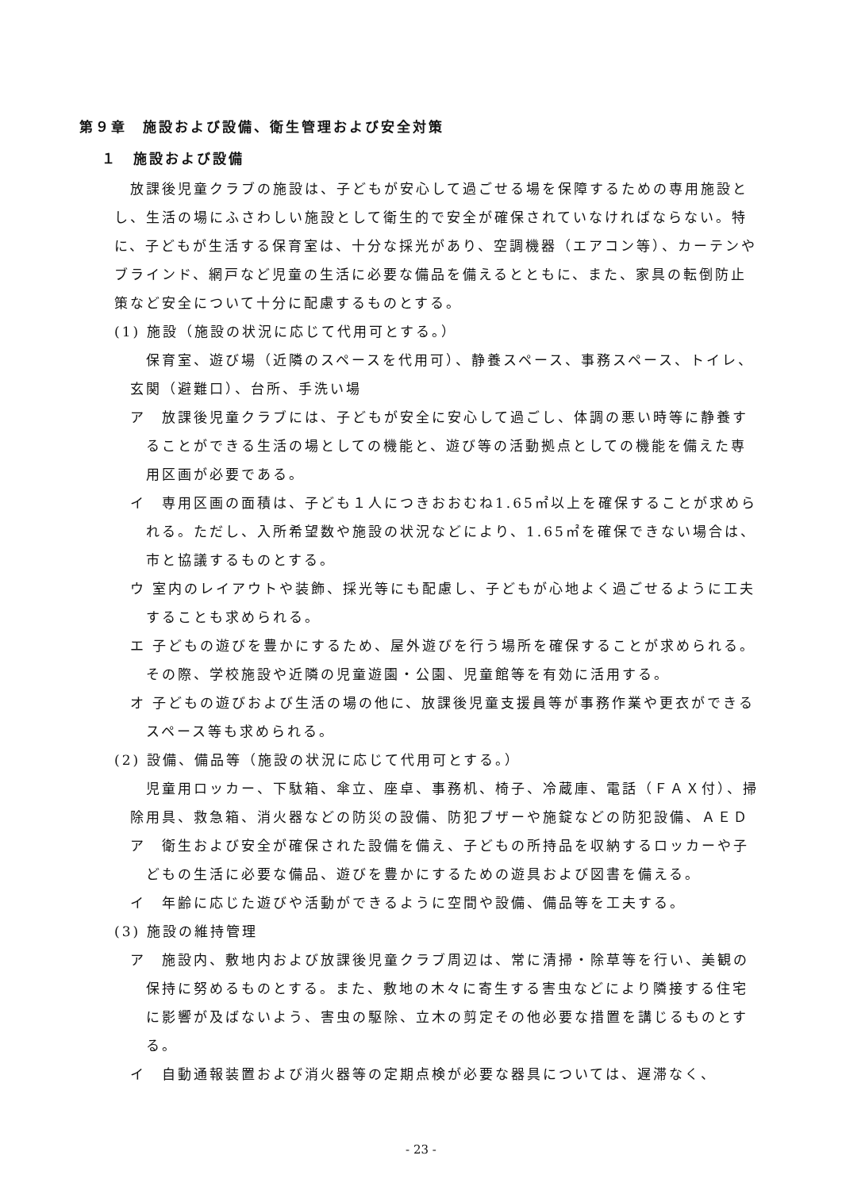第９章　施設および設備、衛生管理および安全対策
１　施設および設備
放課後児童クラブの施設は、子どもが安心して過ごせる場を保障するための専用施設とし、生活の場にふさわしい施設として衛生的で安全が確保されていなければならない。特に、子どもが生活する保育室は、十分な採光があり、空調機器（エアコン等）、カーテンやブラインド、網戸など児童の生活に必要な備品を備えるとともに、また、家具の転倒防止策など安全について十分に配慮するものとする。
(1) 施設（施設の状況に応じて代用可とする。）
保育室、遊び場（近隣のスペースを代用可）、静養スペース、事務スペース、トイレ、玄関（避難口）、台所、手洗い場
ア　放課後児童クラブには、子どもが安全に安心して過ごし、体調の悪い時等に静養することができる生活の場としての機能と、遊び等の活動拠点としての機能を備えた専用区画が必要である。
イ　専用区画の面積は、子ども１人につきおおむね1.65㎡以上を確保することが求められる。ただし、入所希望数や施設の状況などにより、1.65㎡を確保できない場合は、市と協議するものとする。
ウ 室内のレイアウトや装飾、採光等にも配慮し、子どもが心地よく過ごせるように工夫することも求められる。
エ 子どもの遊びを豊かにするため、屋外遊びを行う場所を確保することが求められる。その際、学校施設や近隣の児童遊園・公園、児童館等を有効に活用する。
オ 子どもの遊びおよび生活の場の他に、放課後児童支援員等が事務作業や更衣ができるスペース等も求められる。
(2) 設備、備品等（施設の状況に応じて代用可とする。）
児童用ロッカー、下駄箱、傘立、座卓、事務机、椅子、冷蔵庫、電話（ＦＡＸ付）、掃除用具、救急箱、消火器などの防災の設備、防犯ブザーや施錠などの防犯設備、ＡＥＤ
ア　衛生および安全が確保された設備を備え、子どもの所持品を収納するロッカーや子どもの生活に必要な備品、遊びを豊かにするための遊具および図書を備える。
イ　年齢に応じた遊びや活動ができるように空間や設備、備品等を工夫する。
(3) 施設の維持管理
ア　施設内、敷地内および放課後児童クラブ周辺は、常に清掃・除草等を行い、美観の保持に努めるものとする。また、敷地の木々に寄生する害虫などにより隣接する住宅に影響が及ばないよう、害虫の駆除、立木の剪定その他必要な措置を講じるものとする。
イ　自動通報装置および消火器等の定期点検が必要な器具については、遅滞なく、
- 23 -